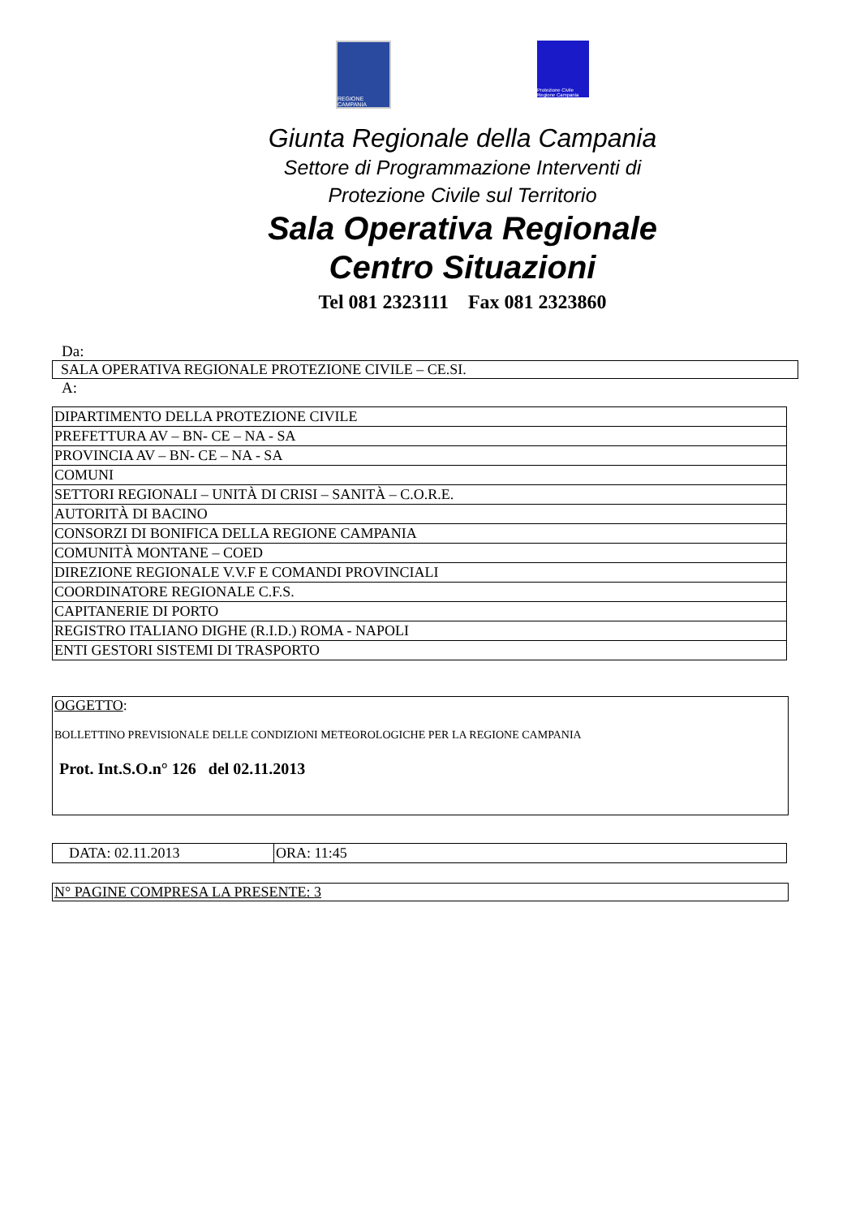REGIONE CAMPANIA
Protezione Civile Regione Campania
Giunta Regionale della Campania
Settore di Programmazione Interventi di
Protezione Civile sul Territorio
Sala Operativa Regionale
Centro Situazioni
Tel 081 2323111 Fax 081 2323860
Da:
SALA OPERATIVA REGIONALE PROTEZIONE CIVILE – CE.SI.
A:
| DIPARTIMENTO DELLA PROTEZIONE CIVILE |
| PREFETTURA AV – BN- CE – NA - SA |
| PROVINCIA AV – BN- CE – NA - SA |
| COMUNI |
| SETTORI REGIONALI – UNITÀ DI CRISI – SANITÀ – C.O.R.E. |
| AUTORITÀ DI BACINO |
| CONSORZI DI BONIFICA DELLA REGIONE CAMPANIA |
| COMUNITÀ MONTANE – COED |
| DIREZIONE REGIONALE V.V.F E COMANDI PROVINCIALI |
| COORDINATORE REGIONALE C.F.S. |
| CAPITANERIE DI PORTO |
| REGISTRO ITALIANO DIGHE (R.I.D.) ROMA - NAPOLI |
| ENTI GESTORI SISTEMI DI TRASPORTO |
OGGETTO:
BOLLETTINO PREVISIONALE DELLE CONDIZIONI METEOROLOGICHE PER LA REGIONE CAMPANIA
Prot. Int.S.O.n° 126 del 02.11.2013
| DATA: 02.11.2013 | ORA: 11:45 |
N° PAGINE COMPRESA LA PRESENTE: 3